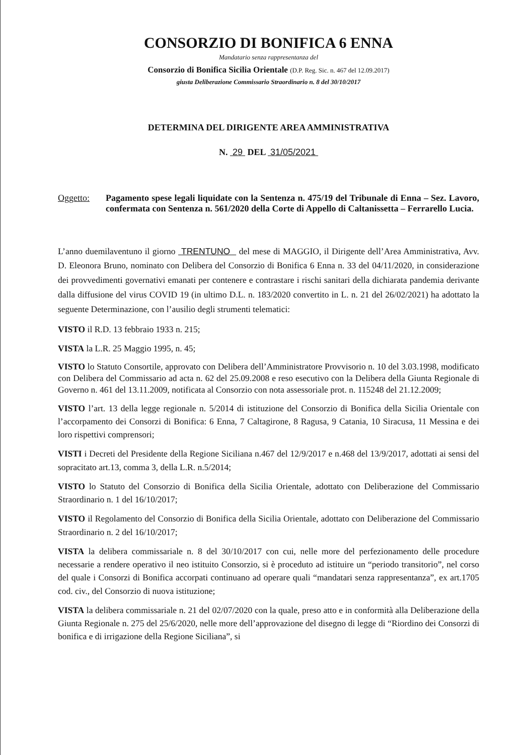CONSORZIO DI BONIFICA 6 ENNA
Mandatario senza rappresentanza del
Consorzio di Bonifica Sicilia Orientale (D.P. Reg. Sic. n. 467 del 12.09.2017)
giusta Deliberazione Commissario Straordinario n. 8 del 30/10/2017
DETERMINA DEL DIRIGENTE AREA AMMINISTRATIVA
N. 29 DEL 31/05/2021
Oggetto: Pagamento spese legali liquidate con la Sentenza n. 475/19 del Tribunale di Enna – Sez. Lavoro, confermata con Sentenza n. 561/2020 della Corte di Appello di Caltanissetta – Ferrarello Lucia.
L’anno duemilaventuno il giorno TRENTUNO del mese di MAGGIO, il Dirigente dell’Area Amministrativa, Avv. D. Eleonora Bruno, nominato con Delibera del Consorzio di Bonifica 6 Enna n. 33 del 04/11/2020, in considerazione dei provvedimenti governativi emanati per contenere e contrastare i rischi sanitari della dichiarata pandemia derivante dalla diffusione del virus COVID 19 (in ultimo D.L. n. 183/2020 convertito in L. n. 21 del 26/02/2021) ha adottato la seguente Determinazione, con l’ausilio degli strumenti telematici:
VISTO il R.D. 13 febbraio 1933 n. 215;
VISTA la L.R. 25 Maggio 1995, n. 45;
VISTO lo Statuto Consortile, approvato con Delibera dell’Amministratore Provvisorio n. 10 del 3.03.1998, modificato con Delibera del Commissario ad acta n. 62 del 25.09.2008 e reso esecutivo con la Delibera della Giunta Regionale di Governo n. 461 del 13.11.2009, notificata al Consorzio con nota assessoriale prot. n. 115248 del 21.12.2009;
VISTO l’art. 13 della legge regionale n. 5/2014 di istituzione del Consorzio di Bonifica della Sicilia Orientale con l’accorpamento dei Consorzi di Bonifica: 6 Enna, 7 Caltagirone, 8 Ragusa, 9 Catania, 10 Siracusa, 11 Messina e dei loro rispettivi comprensori;
VISTI i Decreti del Presidente della Regione Siciliana n.467 del 12/9/2017 e n.468 del 13/9/2017, adottati ai sensi del sopracitato art.13, comma 3, della L.R. n.5/2014;
VISTO lo Statuto del Consorzio di Bonifica della Sicilia Orientale, adottato con Deliberazione del Commissario Straordinario n. 1 del 16/10/2017;
VISTO il Regolamento del Consorzio di Bonifica della Sicilia Orientale, adottato con Deliberazione del Commissario Straordinario n. 2 del 16/10/2017;
VISTA la delibera commissariale n. 8 del 30/10/2017 con cui, nelle more del perfezionamento delle procedure necessarie a rendere operativo il neo istituito Consorzio, si è proceduto ad istituire un “periodo transitorio”, nel corso del quale i Consorzi di Bonifica accorpati continuano ad operare quali “mandatari senza rappresentanza”, ex art.1705 cod. civ., del Consorzio di nuova istituzione;
VISTA la delibera commissariale n. 21 del 02/07/2020 con la quale, preso atto e in conformità alla Deliberazione della Giunta Regionale n. 275 del 25/6/2020, nelle more dell’approvazione del disegno di legge di “Riordino dei Consorzi di bonifica e di irrigazione della Regione Siciliana”, si